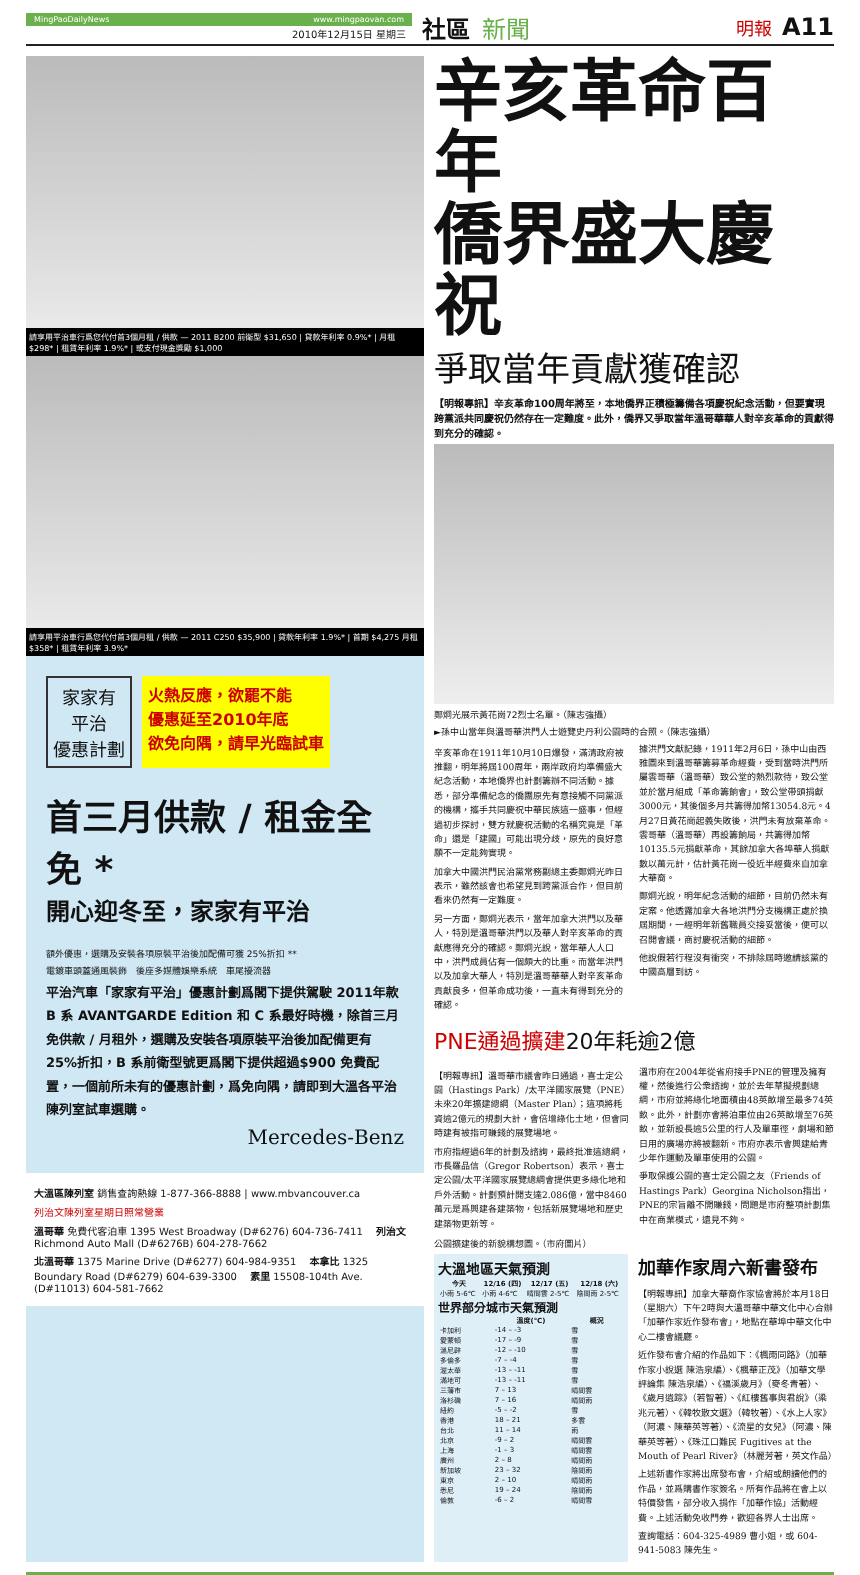MingPaoDailyNews www.mingpaovan.com
2010年12月15日 星期三
社區 新聞 明報 A11
請享用平治車行爲您代付首3個月租 / 供款 — 2011 B200 前衛型 $31,650 | 貸款年利率 0.9%* | 月租 $298* | 租賃年利率 1.9%* | 或支付現金獎勵 $1,000
請享用平治車行爲您代付首3個月租 / 供款 — 2011 C250 $35,900 | 貸款年利率 1.9%* | 首期 $4,275 月租 $358* | 租賃年利率 3.9%*
家家有
平治
優惠計劃
火熱反應，欲罷不能
優惠延至2010年底
欲免向隅，請早光臨試車
首三月供款 / 租金全免 *
開心迎冬至，家家有平治
額外優惠，選購及安裝各項原裝平治後加配備可獲 25%折扣 **
電鍍車頭蓋通風裝飾　後座多媒體娛樂系統　車尾擾流器
平治汽車「家家有平治」優惠計劃爲閣下提供駕駛 2011年款 B 系 AVANTGARDE Edition 和 C 系最好時機，除首三月免供款 / 月租外，選購及安裝各項原裝平治後加配備更有 25%折扣，B 系前衛型號更爲閣下提供超過$900 免費配置，一個前所未有的優惠計劃，爲免向隅，請即到大溫各平治陳列室試車選購。
Mercedes-Benz
大溫區陳列室 銷售查詢熱線 1-877-366-8888 | www.mbvancouver.ca
列治文陳列室星期日照常營業
溫哥華 免費代客泊車 1395 West Broadway (D#6276) 604-736-7411 　列治文 Richmond Auto Mall (D#6276B) 604-278-7662
北溫哥華 1375 Marine Drive (D#6277) 604-984-9351 　本拿比 1325 Boundary Road (D#6279) 604-639-3300 　素里 15508-104th Ave. (D#11013) 604-581-7662
辛亥革命百年
僑界盛大慶祝
爭取當年貢獻獲確認
【明報專訊】辛亥革命100周年將至，本地僑界正積極籌備各項慶祝紀念活動，但要實現跨黨派共同慶祝仍然存在一定難度。此外，僑界又爭取當年溫哥華華人對辛亥革命的貢獻得到充分的確認。
鄭炯光展示黃花崗72烈士名單。（陳志強攝）
►孫中山當年與溫哥華洪門人士遊覽史丹利公園時的合照。（陳志強攝）
辛亥革命在1911年10月10日爆發，滿清政府被推翻，明年將屆100周年，兩岸政府均準備盛大紀念活動，本地僑界也計劃籌辦不同活動。據悉，部分準備紀念的僑團原先有意接觸不同黨派的機構，攜手共同慶祝中華民族這一盛事，但經過初步探討，雙方就慶祝活動的名稱究竟是「革命」還是「建國」可能出現分歧，原先的良好意願不一定能夠實現。
加拿大中國洪門民治黨常務副總主委鄭炯光昨日表示，雖然該會也希望見到跨黨派合作，但目前看來仍然有一定難度。
另一方面，鄭炯光表示，當年加拿大洪門以及華人，特別是溫哥華洪門以及華人對辛亥革命的貢獻應得充分的確認。鄭炯光說，當年華人人口中，洪門成員佔有一個頗大的比重。而當年洪門以及加拿大華人，特別是溫哥華華人對辛亥革命貢獻良多，但革命成功後，一直未有得到充分的確認。
據洪門文獻記錄，1911年2月6日，孫中山由西雅圖來到溫哥華籌募革命經費，受到當時洪門所屬雲哥華（溫哥華）致公堂的熱烈款待，致公堂並於當月組成「革命籌餉會」，致公堂帶頭捐獻3000元，其後個多月共籌得加幣13054.8元。4月27日黃花崗起義失敗後，洪門未有放棄革命。雲哥華（溫哥華）再設籌餉局，共籌得加幣10135.5元捐獻革命，其餘加拿大各埠華人捐獻數以萬元計，估計黃花崗一役近半經費來自加拿大華裔。
鄭炯光說，明年紀念活動的細節，目前仍然未有定案。他透露加拿大各地洪門分支機構正處於換屆期間，一經明年新舊職員交接妥當後，便可以召開會議，商討慶祝活動的細節。
他說假若行程沒有衝突，不排除屆時邀請該黨的中國高層到訪。
PNE通過擴建20年耗逾2億
【明報專訊】溫哥華市議會昨日通過，喜士定公園（Hastings Park）/太平洋國家展覽（PNE）未來20年擴建總綱（Master Plan）；這項將耗資逾2億元的規劃大計，會倍增綠化土地，但會同時建有被指可賺錢的展覽場地。
市府指經過6年的計劃及諮詢，最終批准這總綱，市長羅品信（Gregor Robertson）表示，喜士定公園/太平洋國家展覽總綱會提供更多綠化地和戶外活動。計劃預計開支達2.086億，當中8460萬元是爲興建各建築物，包括新展覽場地和歷史建築物更新等。
溫市府在2004年從省府接手PNE的管理及擁有權，然後進行公衆諮詢，並於去年草擬規劃總綱，市府並將綠化地面積由48英畝增至最多74英畝。此外，計劃亦會將泊車位由26英畝增至76英畝，並新設長逾5公里的行人及單車徑，劇場和節日用的廣場亦將被翻新。市府亦表示會興建給青少年作運動及單車使用的公園。
爭取保護公園的喜士定公園之友（Friends of Hastings Park）Georgina Nicholson指出，PNE的宗旨離不開賺錢，問題是市府整項計劃集中在商業模式，遠見不夠。
公園擴建後的新貌構想圖。（市府圖片）
大溫地區天氣預測
| 今天 | 12/16 (四) | 12/17 (五) | 12/18 (六) |
| --- | --- | --- | --- |
| 小雨 5-6℃ | 小雨 4-6℃ | 晴間雲 2-5℃ | 陰間雨 2-5℃ |
世界部分城市天氣預測
| | 溫度(℃) | 概況 |
| --- | --- | --- |
| 卡加利 | -14 – -3 | 雪 |
| 愛蒙頓 | -17 – -9 | 雪 |
| 溫尼辟 | -12 – -10 | 雪 |
| 多倫多 | -7 – -4 | 雪 |
| 渥太華 | -13 – -11 | 雪 |
| 滿地可 | -13 – -11 | 雪 |
| 三藩市 | 7 – 13 | 晴間雲 |
| 洛杉磯 | 7 – 16 | 晴間雨 |
| 紐約 | -5 – -2 | 雪 |
| 香港 | 18 – 21 | 多雲 |
| 台北 | 11 – 14 | 雨 |
| 北京 | -9 – 2 | 晴間雲 |
| 上海 | -1 – 3 | 晴間雲 |
| 廣州 | 2 – 8 | 晴間雨 |
| 新加坡 | 23 – 32 | 陰間雨 |
| 東京 | 2 – 10 | 晴間雨 |
| 悉尼 | 19 – 24 | 陰間雨 |
| 倫敦 | -6 – 2 | 晴間雪 |
加華作家周六新書發布
【明報專訊】加拿大華裔作家協會將於本月18日（星期六）下午2時與大溫哥華中華文化中心合辦「加華作家近作發布會」，地點在華埠中華文化中心二樓會議廳。
近作發布會介紹的作品如下：《楓雨同路》（加華作家小說選 陳浩泉編）、《楓華正茂》（加華文學評論集 陳浩泉編）、《福溪歲月》（麥冬青著）、《歲月遺踪》（若智著）、《紅樓舊事與君說》（梁兆元著）、《韓牧散文選》（韓牧著）、《水上人家》（阿濃、陳華英等著）、《流星的女兒》（阿濃、陳華英等著）、《珠江口難民 Fugitives at the Mouth of Pearl River》（林麗芳著，英文作品）
上述新書作家將出席發布會，介紹或朗讀他們的作品，並爲購書作家簽名。所有作品將在會上以特價發售，部分收入捐作「加華作協」活動經費。上述活動免收門券，歡迎各界人士出席。
查詢電話：604-325-4989 曹小姐，或 604-941-5083 陳先生。